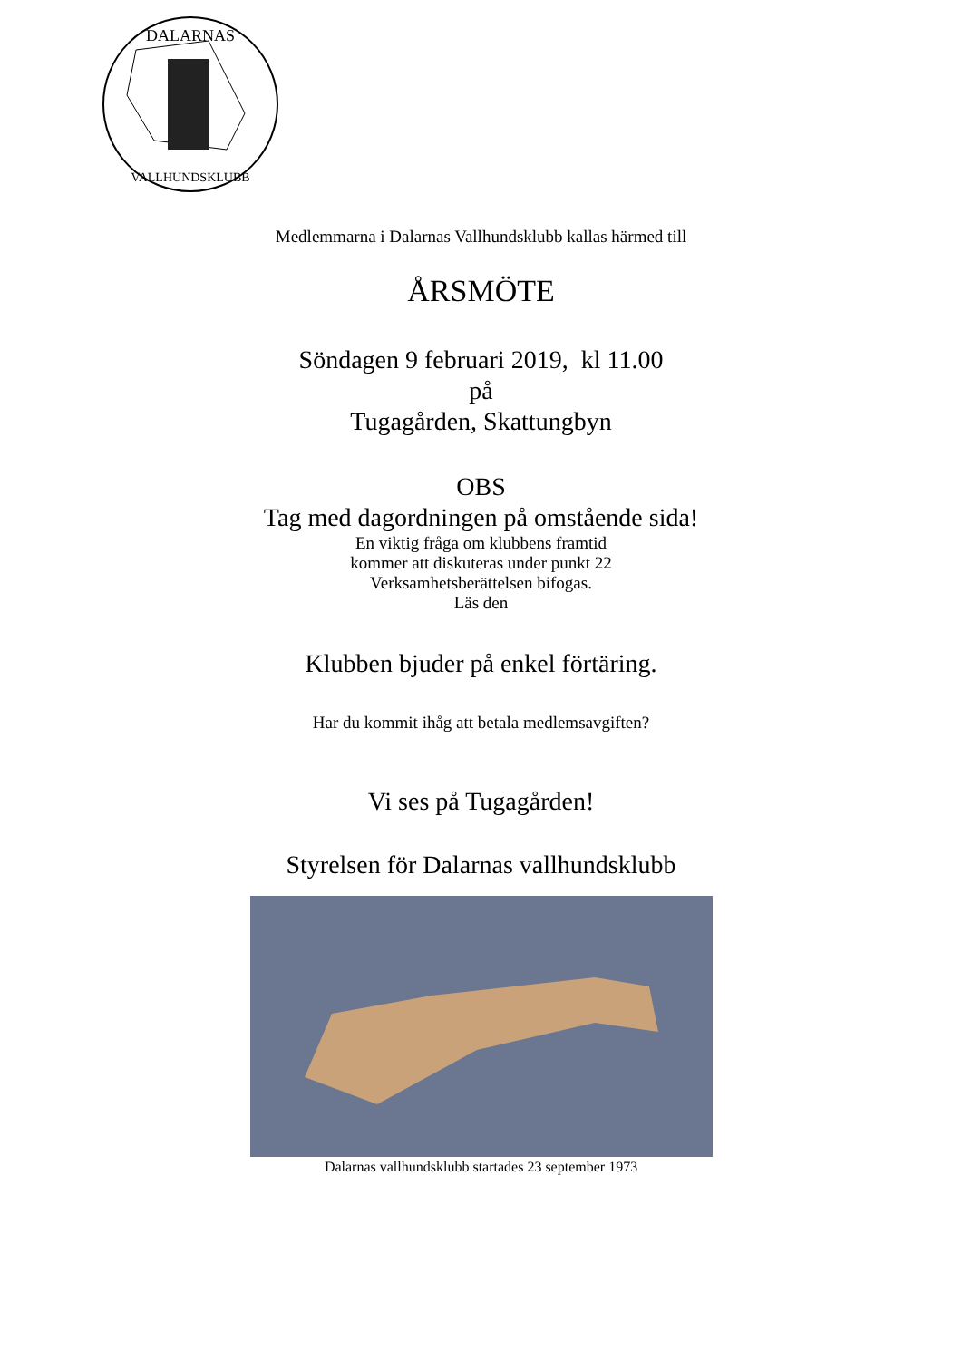DALARNAS
VALLHUNDSKLUBB
Medlemmarna i Dalarnas Vallhundsklubb kallas härmed till
ÅRSMÖTE
Söndagen 9 februari 2019, kl 11.00
på
Tugagården, Skattungbyn
OBS
Tag med dagordningen på omstående sida!
En viktig fråga om klubbens framtid
kommer att diskuteras under punkt 22
Verksamhetsberättelsen bifogas.
Läs den
Klubben bjuder på enkel förtäring.
Har du kommit ihåg att betala medlemsavgiften?
Vi ses på Tugagården!
Styrelsen för Dalarnas vallhundsklubb
Dalarnas vallhundsklubb startades 23 september 1973